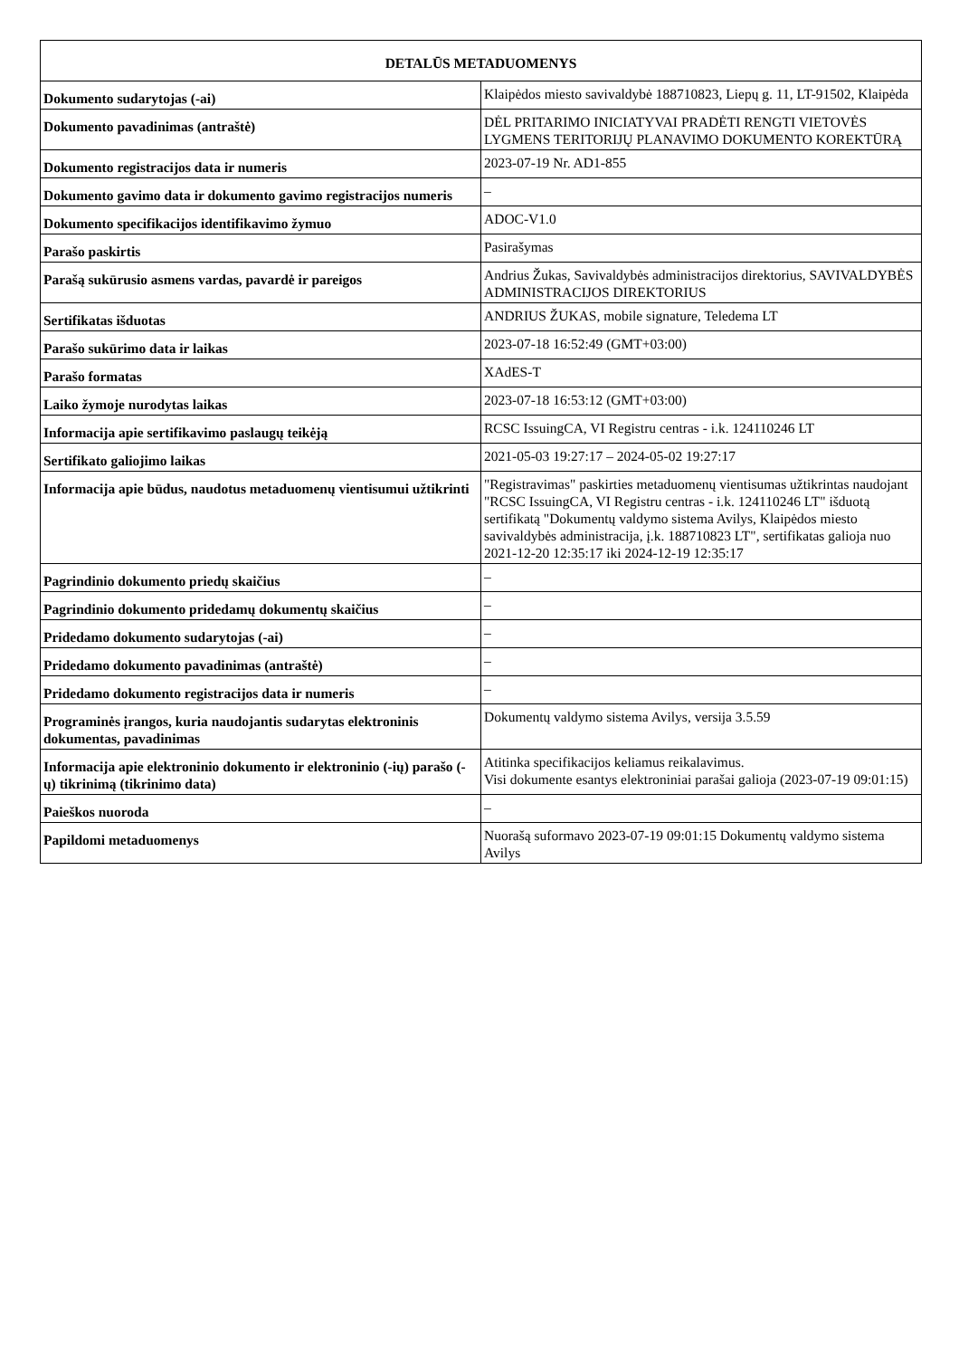| DETALŪS METADUOMENYS | |
| --- | --- |
| Dokumento sudarytojas (-ai) | Klaipėdos miesto savivaldybė 188710823, Liepų g. 11, LT-91502, Klaipėda |
| Dokumento pavadinimas (antraštė) | DĖL PRITARIMO INICIATYVAI PRADĖTI RENGTI VIETOVĖS LYGMENS TERITORIJŲ PLANAVIMO DOKUMENTO KOREKTŪRĄ |
| Dokumento registracijos data ir numeris | 2023-07-19 Nr. AD1-855 |
| Dokumento gavimo data ir dokumento gavimo registracijos numeris | – |
| Dokumento specifikacijos identifikavimo žymuo | ADOC-V1.0 |
| Parašo paskirtis | Pasirašymas |
| Parašą sukūrusio asmens vardas, pavardė ir pareigos | Andrius Žukas, Savivaldybės administracijos direktorius, SAVIVALDYBĖS ADMINISTRACIJOS DIREKTORIUS |
| Sertifikatas išduotas | ANDRIUS ŽUKAS, mobile signature, Teledema LT |
| Parašo sukūrimo data ir laikas | 2023-07-18 16:52:49 (GMT+03:00) |
| Parašo formatas | XAdES-T |
| Laiko žymoje nurodytas laikas | 2023-07-18 16:53:12 (GMT+03:00) |
| Informacija apie sertifikavimo paslaugų teikėją | RCSC IssuingCA, VI Registru centras - i.k. 124110246 LT |
| Sertifikato galiojimo laikas | 2021-05-03 19:27:17 – 2024-05-02 19:27:17 |
| Informacija apie būdus, naudotus metaduomenų vientisumui užtikrinti | "Registravimas" paskirties metaduomenų vientisumas užtikrintas naudojant "RCSC IssuingCA, VI Registru centras - i.k. 124110246 LT" išduotą sertifikatą "Dokumentų valdymo sistema Avilys, Klaipėdos miesto savivaldybės administracija, į.k. 188710823 LT", sertifikatas galioja nuo 2021-12-20 12:35:17 iki 2024-12-19 12:35:17 |
| Pagrindinio dokumento priedų skaičius | – |
| Pagrindinio dokumento pridedamų dokumentų skaičius | – |
| Pridedamo dokumento sudarytojas (-ai) | – |
| Pridedamo dokumento pavadinimas (antraštė) | – |
| Pridedamo dokumento registracijos data ir numeris | – |
| Programinės įrangos, kuria naudojantis sudarytas elektroninis dokumentas, pavadinimas | Dokumentų valdymo sistema Avilys, versija 3.5.59 |
| Informacija apie elektroninio dokumento ir elektroninio (-ių) parašo (-ų) tikrinimą (tikrinimo data) | Atitinka specifikacijos keliamus reikalavimus. Visi dokumente esantys elektroniniai parašai galioja (2023-07-19 09:01:15) |
| Paieškos nuoroda | – |
| Papildomi metaduomenys | Nuorašą suformavo 2023-07-19 09:01:15 Dokumentų valdymo sistema Avilys |